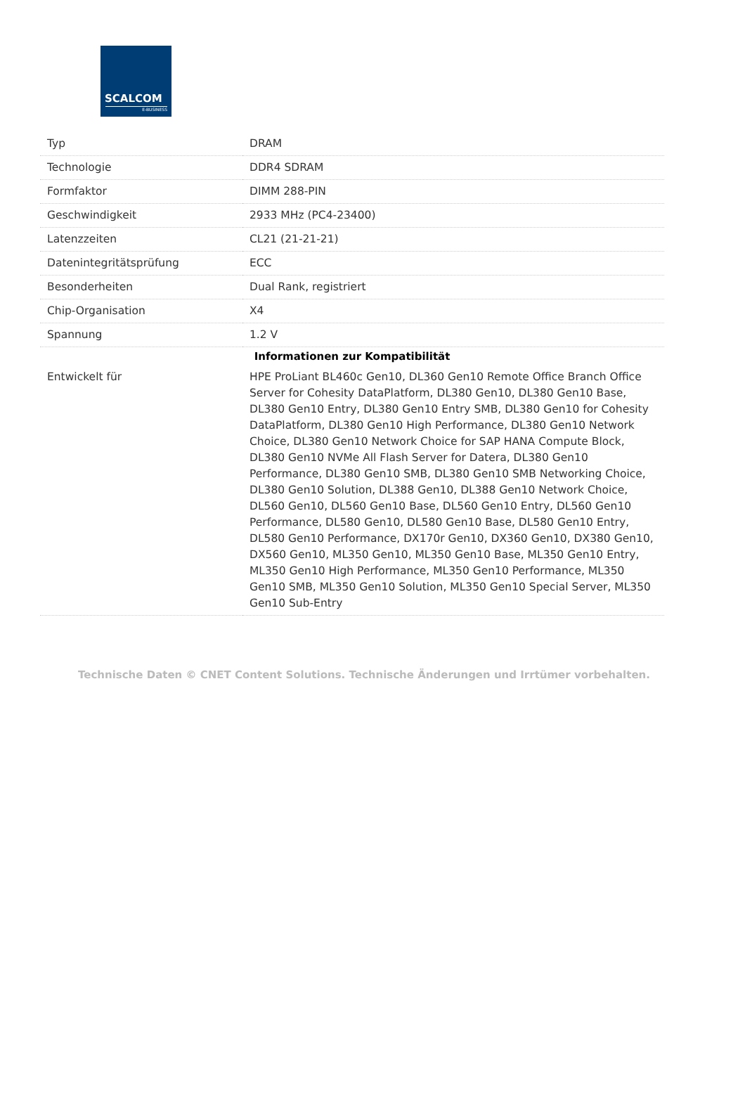SCALCOM
E-BUSINESS
| Typ | DRAM |
| Technologie | DDR4 SDRAM |
| Formfaktor | DIMM 288-PIN |
| Geschwindigkeit | 2933 MHz (PC4-23400) |
| Latenzzeiten | CL21 (21-21-21) |
| Datenintegritätsprüfung | ECC |
| Besonderheiten | Dual Rank, registriert |
| Chip-Organisation | X4 |
| Spannung | 1.2 V |
| Informationen zur Kompatibilität | |
| Entwickelt für | HPE ProLiant BL460c Gen10, DL360 Gen10 Remote Office Branch Office Server for Cohesity DataPlatform, DL380 Gen10, DL380 Gen10 Base, DL380 Gen10 Entry, DL380 Gen10 Entry SMB, DL380 Gen10 for Cohesity DataPlatform, DL380 Gen10 High Performance, DL380 Gen10 Network Choice, DL380 Gen10 Network Choice for SAP HANA Compute Block, DL380 Gen10 NVMe All Flash Server for Datera, DL380 Gen10 Performance, DL380 Gen10 SMB, DL380 Gen10 SMB Networking Choice, DL380 Gen10 Solution, DL388 Gen10, DL388 Gen10 Network Choice, DL560 Gen10, DL560 Gen10 Base, DL560 Gen10 Entry, DL560 Gen10 Performance, DL580 Gen10, DL580 Gen10 Base, DL580 Gen10 Entry, DL580 Gen10 Performance, DX170r Gen10, DX360 Gen10, DX380 Gen10, DX560 Gen10, ML350 Gen10, ML350 Gen10 Base, ML350 Gen10 Entry, ML350 Gen10 High Performance, ML350 Gen10 Performance, ML350 Gen10 SMB, ML350 Gen10 Solution, ML350 Gen10 Special Server, ML350 Gen10 Sub-Entry |
Technische Daten © CNET Content Solutions. Technische Änderungen und Irrtümer vorbehalten.